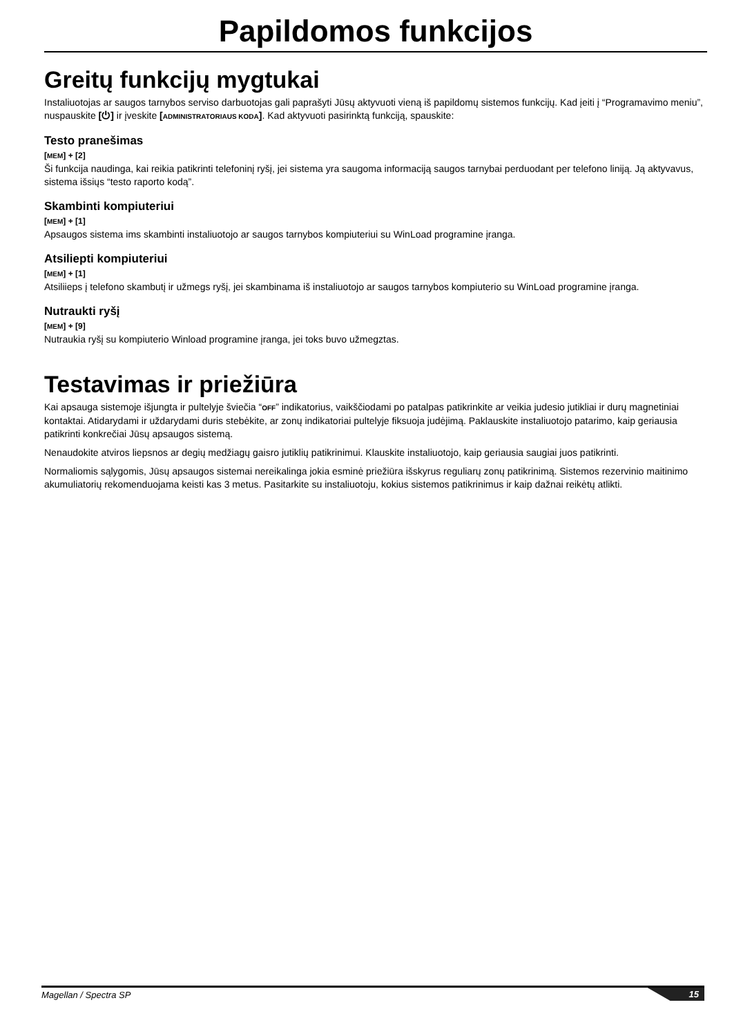Papildomos funkcijos
Greitų funkcijų mygtukai
Instaliuotojas ar saugos tarnybos serviso darbuotojas gali paprašyti Jūsų aktyvuoti vieną iš papildomų sistemos funkcijų. Kad įeiti į “Programavimo meniu”, nuspauskite [⏻] ir įveskite [ADMINISTRATORIAUS KODA]. Kad aktyvuoti pasirinktą funkciją, spauskite:
Testo pranešimas
[MEM] + [2]
Ši funkcija naudinga, kai reikia patikrinti telefoninį ryšį, jei sistema yra saugoma informaciją saugos tarnybai perduodant per telefono liniją. Ją aktyvavus, sistema išsiųs “testo raporto kodą”.
Skambinti kompiuteriui
[MEM] + [1]
Apsaugos sistema ims skambinti instaliuotojo ar saugos tarnybos kompiuteriui su WinLoad programine įranga.
Atsiliepti kompiuteriui
[MEM] + [1]
Atsiliieps į telefono skambutį ir užmegs ryšį, jei skambinama iš instaliuotojo ar saugos tarnybos kompiuterio su WinLoad programine įranga.
Nutraukti ryšį
[MEM] + [9]
Nutraukia ryšį su kompiuterio Winload programine įranga, jei toks buvo užmegztas.
Testavimas ir priežiūra
Kai apsauga sistemoje išjungta ir pultelyje šviečia “OFF” indikatorius, vaikščiodami po patalpas patikrinkite ar veikia judesio jutikliai ir durų magnetiniai kontaktai. Atidarydami ir uždarydami duris stebėkite, ar zonų indikatoriai pultelyje fiksuoja judėjimą. Paklauskite instaliuotojo patarimo, kaip geriausia patikrinti konkrečiai Jūsų apsaugos sistemą.
Nenaudokite atviros liepsnos ar degių medžiagų gaisro jutiklių patikrinimui. Klauskite instaliuotojo, kaip geriausia saugiai juos patikrinti.
Normaliomis sąlygomis, Jūsų apsaugos sistemai nereikalinga jokia esminė priežiūra išskyrus reguliarų zonų patikrinimą. Sistemos rezervinio maitinimo akumuliatorių rekomenduojama keisti kas 3 metus. Pasitarkite su instaliuotoju, kokius sistemos patikrinimus ir kaip dažnai reikėtų atlikti.
Magellan / Spectra SP 15